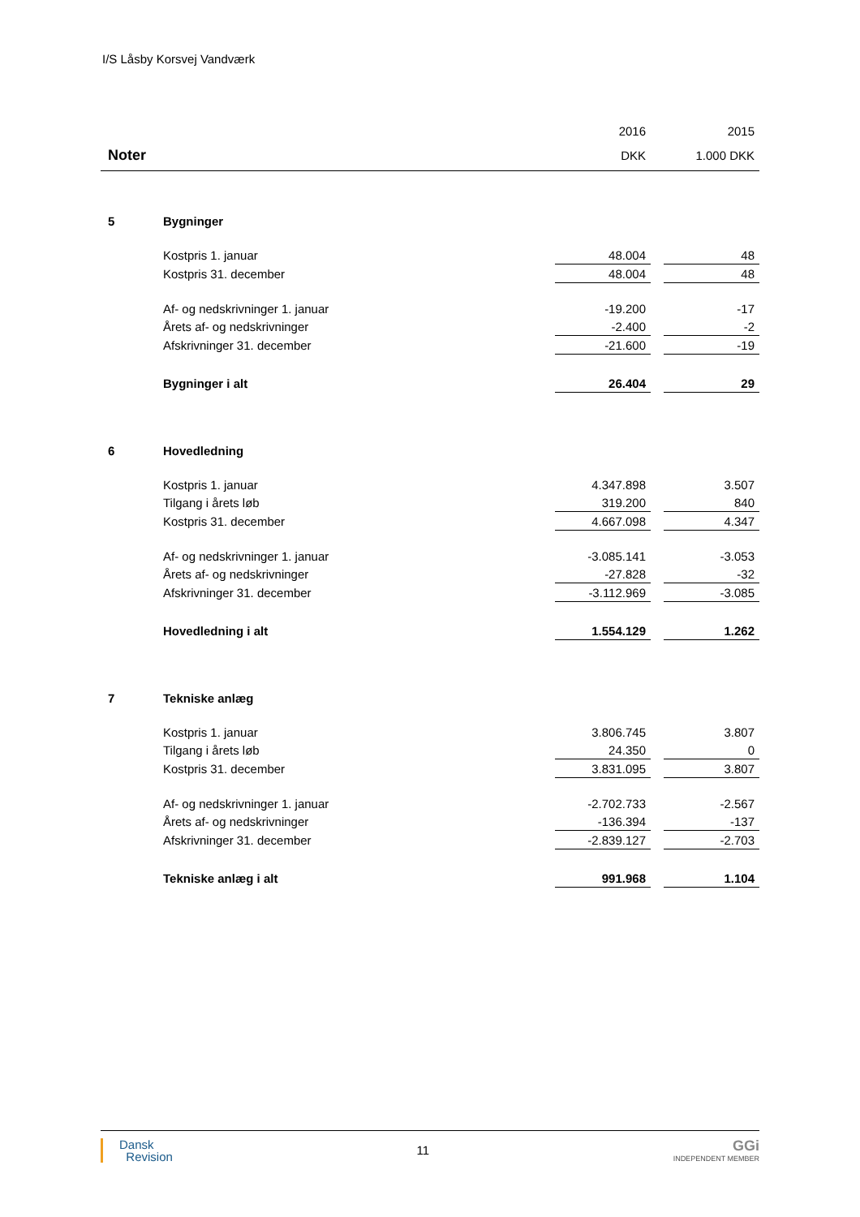I/S Låsby Korsvej Vandværk
| | | 2016 | | 2015 |
| Noter | | DKK | | 1.000 DKK |
| 5 | Bygninger | | | |
| | Kostpris 1. januar | 48.004 | | 48 |
| | Kostpris 31. december | 48.004 | | 48 |
| | Af- og nedskrivninger 1. januar | -19.200 | | -17 |
| | Årets af- og nedskrivninger | -2.400 | | -2 |
| | Afskrivninger 31. december | -21.600 | | -19 |
| | Bygninger i alt | 26.404 | | 29 |
| 6 | Hovedledning | | | |
| | Kostpris 1. januar | 4.347.898 | | 3.507 |
| | Tilgang i årets løb | 319.200 | | 840 |
| | Kostpris 31. december | 4.667.098 | | 4.347 |
| | Af- og nedskrivninger 1. januar | -3.085.141 | | -3.053 |
| | Årets af- og nedskrivninger | -27.828 | | -32 |
| | Afskrivninger 31. december | -3.112.969 | | -3.085 |
| | Hovedledning i alt | 1.554.129 | | 1.262 |
| 7 | Tekniske anlæg | | | |
| | Kostpris 1. januar | 3.806.745 | | 3.807 |
| | Tilgang i årets løb | 24.350 | | 0 |
| | Kostpris 31. december | 3.831.095 | | 3.807 |
| | Af- og nedskrivninger 1. januar | -2.702.733 | | -2.567 |
| | Årets af- og nedskrivninger | -136.394 | | -137 |
| | Afskrivninger 31. december | -2.839.127 | | -2.703 |
| | Tekniske anlæg i alt | 991.968 | | 1.104 |
Dansk
Revision
11
GGi
INDEPENDENT MEMBER